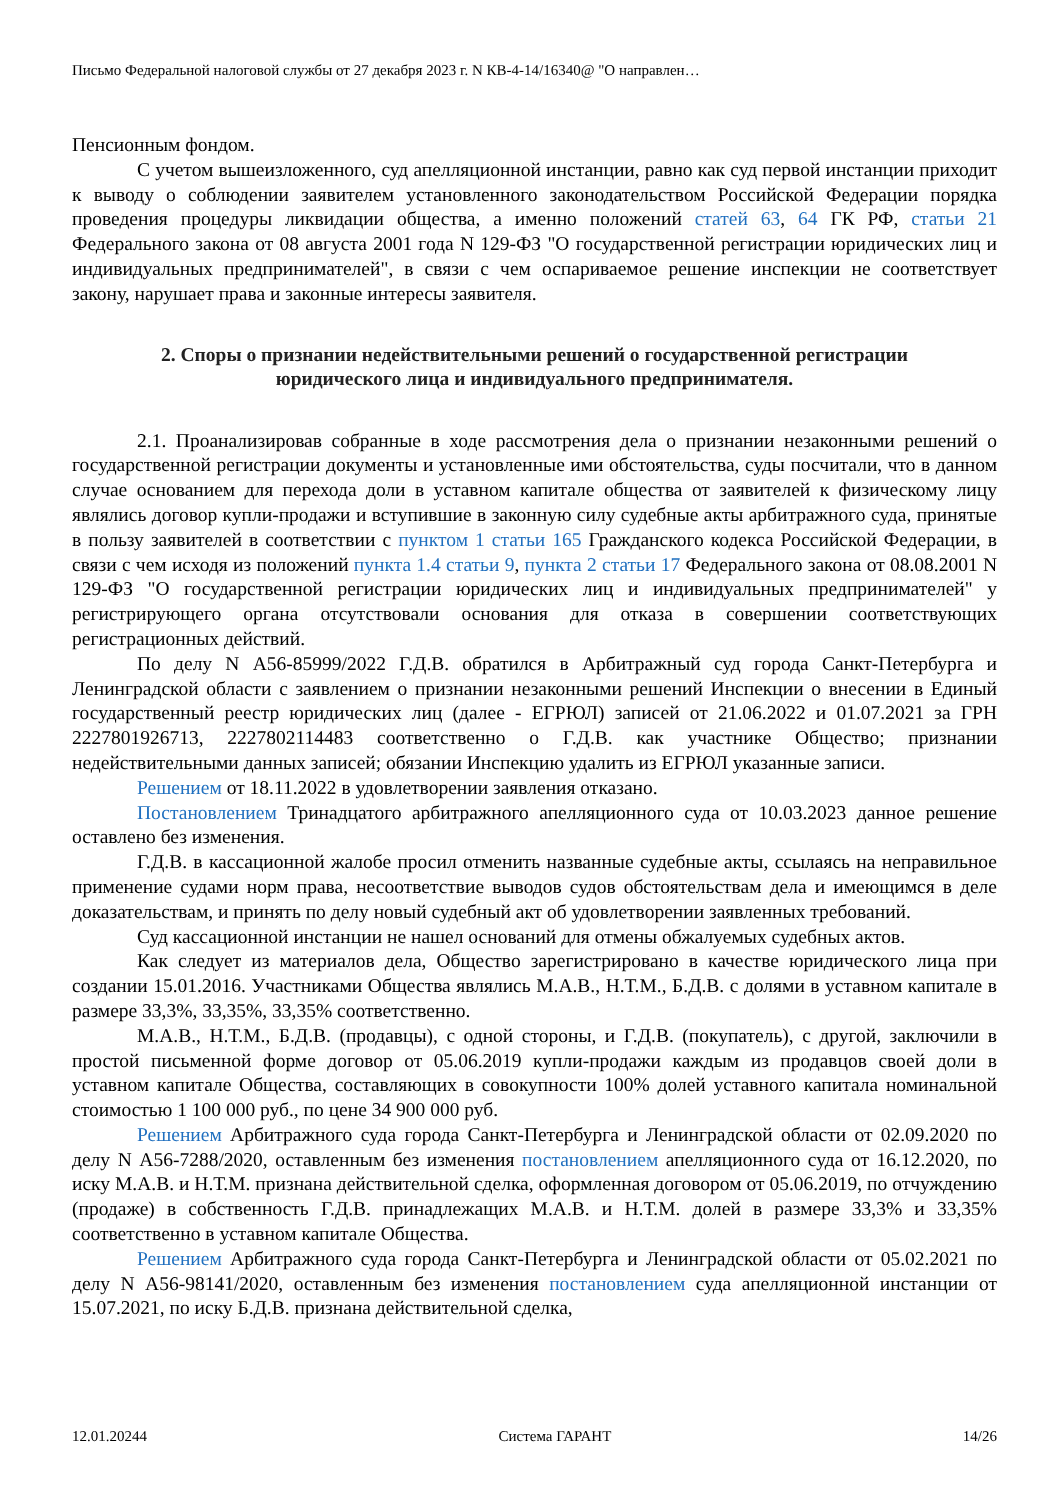Письмо Федеральной налоговой службы от 27 декабря 2023 г. N КВ-4-14/16340@ "О направлен…
Пенсионным фондом.
С учетом вышеизложенного, суд апелляционной инстанции, равно как суд первой инстанции приходит к выводу о соблюдении заявителем установленного законодательством Российской Федерации порядка проведения процедуры ликвидации общества, а именно положений статей 63, 64 ГК РФ, статьи 21 Федерального закона от 08 августа 2001 года N 129-ФЗ "О государственной регистрации юридических лиц и индивидуальных предпринимателей", в связи с чем оспариваемое решение инспекции не соответствует закону, нарушает права и законные интересы заявителя.
2. Споры о признании недействительными решений о государственной регистрации юридического лица и индивидуального предпринимателя.
2.1. Проанализировав собранные в ходе рассмотрения дела о признании незаконными решений о государственной регистрации документы и установленные ими обстоятельства, суды посчитали, что в данном случае основанием для перехода доли в уставном капитале общества от заявителей к физическому лицу являлись договор купли-продажи и вступившие в законную силу судебные акты арбитражного суда, принятые в пользу заявителей в соответствии с пунктом 1 статьи 165 Гражданского кодекса Российской Федерации, в связи с чем исходя из положений пункта 1.4 статьи 9, пункта 2 статьи 17 Федерального закона от 08.08.2001 N 129-ФЗ "О государственной регистрации юридических лиц и индивидуальных предпринимателей" у регистрирующего органа отсутствовали основания для отказа в совершении соответствующих регистрационных действий.
По делу N А56-85999/2022 Г.Д.В. обратился в Арбитражный суд города Санкт-Петербурга и Ленинградской области с заявлением о признании незаконными решений Инспекции о внесении в Единый государственный реестр юридических лиц (далее - ЕГРЮЛ) записей от 21.06.2022 и 01.07.2021 за ГРН 2227801926713, 2227802114483 соответственно о Г.Д.В. как участнике Общество; признании недействительными данных записей; обязании Инспекцию удалить из ЕГРЮЛ указанные записи.
Решением от 18.11.2022 в удовлетворении заявления отказано.
Постановлением Тринадцатого арбитражного апелляционного суда от 10.03.2023 данное решение оставлено без изменения.
Г.Д.В. в кассационной жалобе просил отменить названные судебные акты, ссылаясь на неправильное применение судами норм права, несоответствие выводов судов обстоятельствам дела и имеющимся в деле доказательствам, и принять по делу новый судебный акт об удовлетворении заявленных требований.
Суд кассационной инстанции не нашел оснований для отмены обжалуемых судебных актов.
Как следует из материалов дела, Общество зарегистрировано в качестве юридического лица при создании 15.01.2016. Участниками Общества являлись М.А.В., Н.Т.М., Б.Д.В. с долями в уставном капитале в размере 33,3%, 33,35%, 33,35% соответственно.
М.А.В., Н.Т.М., Б.Д.В. (продавцы), с одной стороны, и Г.Д.В. (покупатель), с другой, заключили в простой письменной форме договор от 05.06.2019 купли-продажи каждым из продавцов своей доли в уставном капитале Общества, составляющих в совокупности 100% долей уставного капитала номинальной стоимостью 1 100 000 руб., по цене 34 900 000 руб.
Решением Арбитражного суда города Санкт-Петербурга и Ленинградской области от 02.09.2020 по делу N А56-7288/2020, оставленным без изменения постановлением апелляционного суда от 16.12.2020, по иску М.А.В. и Н.Т.М. признана действительной сделка, оформленная договором от 05.06.2019, по отчуждению (продаже) в собственность Г.Д.В. принадлежащих М.А.В. и Н.Т.М. долей в размере 33,3% и 33,35% соответственно в уставном капитале Общества.
Решением Арбитражного суда города Санкт-Петербурга и Ленинградской области от 05.02.2021 по делу N А56-98141/2020, оставленным без изменения постановлением суда апелляционной инстанции от 15.07.2021, по иску Б.Д.В. признана действительной сделка,
12.01.20244 Система ГАРАНТ 14/26